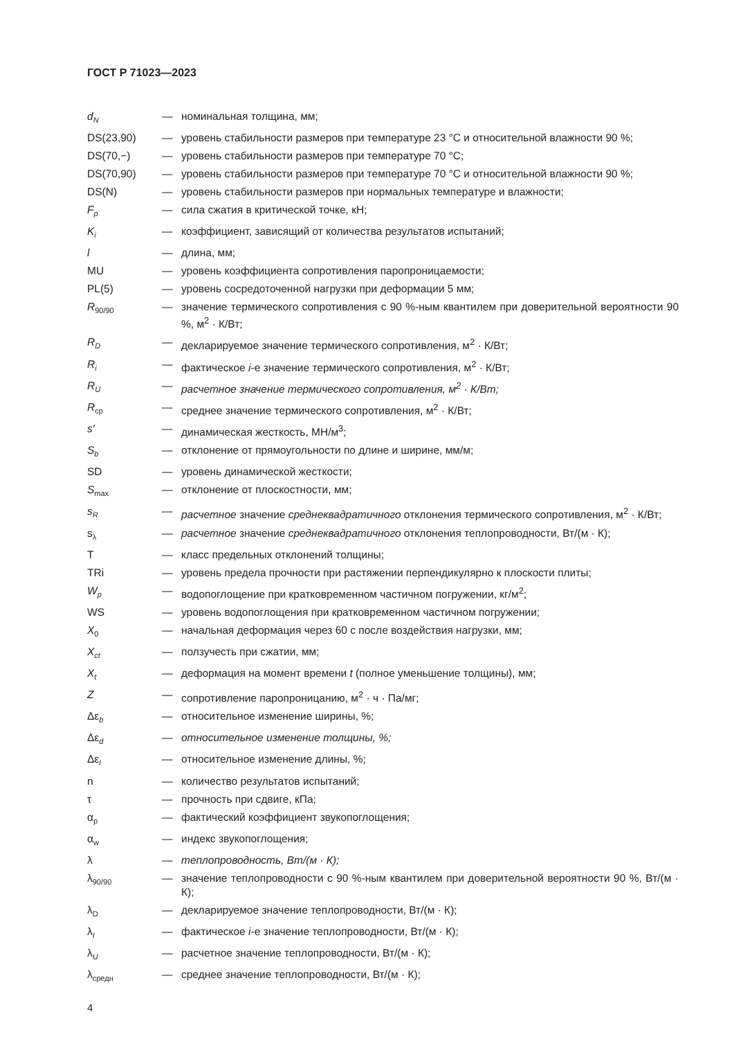ГОСТ Р 71023—2023
| d<sub>N</sub> | — | номинальная толщина, мм; |
| DS(23,90) | — | уровень стабильности размеров при температуре 23 °С и относительной влажности 90 %; |
| DS(70,−) | — | уровень стабильности размеров при температуре 70 °С; |
| DS(70,90) | — | уровень стабильности размеров при температуре 70 °С и относительной влажности 90 %; |
| DS(N) | — | уровень стабильности размеров при нормальных температуре и влажности; |
| F<sub>p</sub> | — | сила сжатия в критической точке, кН; |
| K<sub>i</sub> | — | коэффициент, зависящий от количества результатов испытаний; |
| l | — | длина, мм; |
| MU | — | уровень коэффициента сопротивления паропроницаемости; |
| PL(5) | — | уровень сосредоточенной нагрузки при деформации 5 мм; |
| R<sub>90/90</sub> | — | значение термического сопротивления с 90 %-ным квантилем при доверительной вероятности 90 %, м<sup>2</sup> · К/Вт; |
| R<sub>D</sub> | — | декларируемое значение термического сопротивления, м<sup>2</sup> · К/Вт; |
| R<sub>i</sub> | — | фактическое i -е значение термического сопротивления, м<sup>2</sup> · К/Вт; |
| R<sub>U</sub> | — | расчетное значение термического сопротивления, м<sup>2</sup> · К/Вт; |
| R<sub>ср</sub> | — | среднее значение термического сопротивления, м<sup>2</sup> · К/Вт; |
| s′ | — | динамическая жесткость, МН/м<sup>3</sup>; |
| S<sub>b</sub> | — | отклонение от прямоугольности по длине и ширине, мм/м; |
| SD | — | уровень динамической жесткости; |
| S<sub>max</sub> | — | отклонение от плоскостности, мм; |
| s<sub>R</sub> | — | расчетное значение среднеквадратичного отклонения термического сопротивления, м<sup>2</sup> · К/Вт; |
| s<sub>λ</sub> | — | расчетное значение среднеквадратичного отклонения теплопроводности, Вт/(м · К); |
| T | — | класс предельных отклонений толщины; |
| TRi | — | уровень предела прочности при растяжении перпендикулярно к плоскости плиты; |
| W<sub>p</sub> | — | водопоглощение при кратковременном частичном погружении, кг/м<sup>2</sup>; |
| WS | — | уровень водопоглощения при кратковременном частичном погружении; |
| X<sub>0</sub> | — | начальная деформация через 60 с после воздействия нагрузки, мм; |
| X<sub>ct</sub> | — | ползучесть при сжатии, мм; |
| X<sub>t</sub> | — | деформация на момент времени t (полное уменьшение толщины), мм; |
| Z | — | сопротивление паропроницанию, м<sup>2</sup> · ч · Па/мг; |
| Δε<sub>b</sub> | — | относительное изменение ширины, %; |
| Δε<sub>d</sub> | — | относительное изменение толщины, %; |
| Δε<sub>l</sub> | — | относительное изменение длины, %; |
| n | — | количество результатов испытаний; |
| τ | — | прочность при сдвиге, кПа; |
| α<sub>p</sub> | — | фактический коэффициент звукопоглощения; |
| α<sub>w</sub> | — | индекс звукопоглощения; |
| λ | — | теплопроводность, Вт/(м · К); |
| λ<sub>90/90</sub> | — | значение теплопроводности с 90 %-ным квантилем при доверительной вероятности 90 %, Вт/(м · К); |
| λ<sub>D</sub> | — | декларируемое значение теплопроводности, Вт/(м · К); |
| λ<sub>I</sub> | — | фактическое i -е значение теплопроводности, Вт/(м · К); |
| λ<sub>U</sub> | — | расчетное значение теплопроводности, Вт/(м · К); |
| λ<sub>средн</sub> | — | среднее значение теплопроводности, Вт/(м · К); |
4